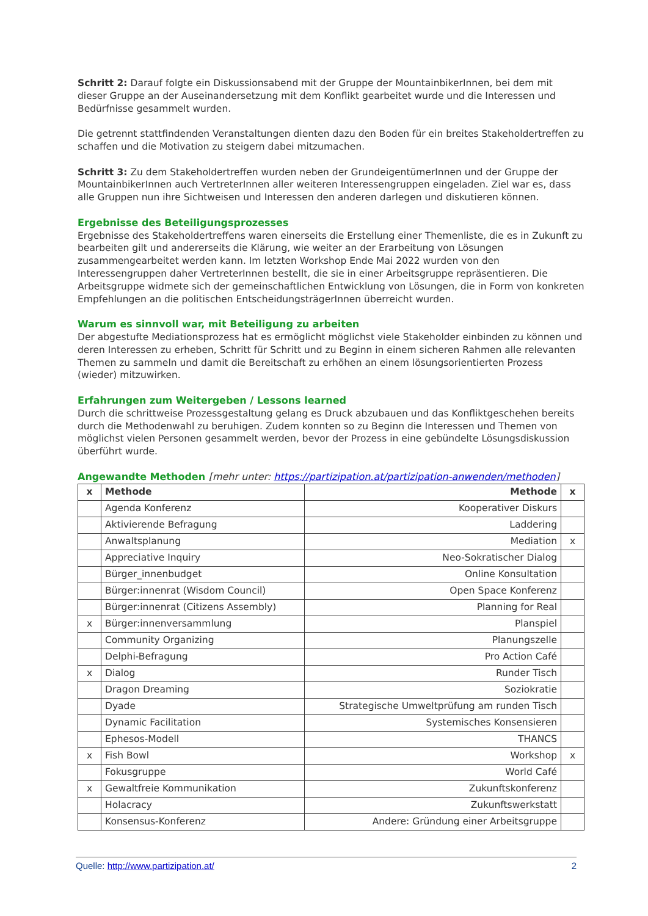Schritt 2: Darauf folgte ein Diskussionsabend mit der Gruppe der MountainbikerInnen, bei dem mit dieser Gruppe an der Auseinandersetzung mit dem Konflikt gearbeitet wurde und die Interessen und Bedürfnisse gesammelt wurden.
Die getrennt stattfindenden Veranstaltungen dienten dazu den Boden für ein breites Stakeholdertreffen zu schaffen und die Motivation zu steigern dabei mitzumachen.
Schritt 3: Zu dem Stakeholdertreffen wurden neben der GrundeigentümerInnen und der Gruppe der MountainbikerInnen auch VertreterInnen aller weiteren Interessengruppen eingeladen. Ziel war es, dass alle Gruppen nun ihre Sichtweisen und Interessen den anderen darlegen und diskutieren können.
Ergebnisse des Beteiligungsprozesses
Ergebnisse des Stakeholdertreffens waren einerseits die Erstellung einer Themenliste, die es in Zukunft zu bearbeiten gilt und andererseits die Klärung, wie weiter an der Erarbeitung von Lösungen zusammengearbeitet werden kann. Im letzten Workshop Ende Mai 2022 wurden von den Interessengruppen daher VertreterInnen bestellt, die sie in einer Arbeitsgruppe repräsentieren. Die Arbeitsgruppe widmete sich der gemeinschaftlichen Entwicklung von Lösungen, die in Form von konkreten Empfehlungen an die politischen EntscheidungsträgerInnen überreicht wurden.
Warum es sinnvoll war, mit Beteiligung zu arbeiten
Der abgestufte Mediationsprozess hat es ermöglicht möglichst viele Stakeholder einbinden zu können und deren Interessen zu erheben, Schritt für Schritt und zu Beginn in einem sicheren Rahmen alle relevanten Themen zu sammeln und damit die Bereitschaft zu erhöhen an einem lösungsorientierten Prozess (wieder) mitzuwirken.
Erfahrungen zum Weitergeben / Lessons learned
Durch die schrittweise Prozessgestaltung gelang es Druck abzubauen und das Konfliktgeschehen bereits durch die Methodenwahl zu beruhigen. Zudem konnten so zu Beginn die Interessen und Themen von möglichst vielen Personen gesammelt werden, bevor der Prozess in eine gebündelte Lösungsdiskussion überführt wurde.
Angewandte Methoden [mehr unter: https://partizipation.at/partizipation-anwenden/methoden]
| x | Methode | Methode | x |
| --- | --- | --- | --- |
| | Agenda Konferenz | Kooperativer Diskurs | |
| | Aktivierende Befragung | Laddering | |
| | Anwaltsplanung | Mediation | x |
| | Appreciative Inquiry | Neo-Sokratischer Dialog | |
| | Bürger_innenbudget | Online Konsultation | |
| | Bürger:innenrat (Wisdom Council) | Open Space Konferenz | |
| | Bürger:innenrat (Citizens Assembly) | Planning for Real | |
| x | Bürger:innenversammlung | Planspiel | |
| | Community Organizing | Planungszelle | |
| | Delphi-Befragung | Pro Action Café | |
| x | Dialog | Runder Tisch | |
| | Dragon Dreaming | Soziokratie | |
| | Dyade | Strategische Umweltprüfung am runden Tisch | |
| | Dynamic Facilitation | Systemisches Konsensieren | |
| | Ephesos-Modell | THANCS | |
| x | Fish Bowl | Workshop | x |
| | Fokusgruppe | World Café | |
| x | Gewaltfreie Kommunikation | Zukunftskonferenz | |
| | Holacracy | Zukunftswerkstatt | |
| | Konsensus-Konferenz | Andere: Gründung einer Arbeitsgruppe | |
Quelle: http://www.partizipation.at/ 2